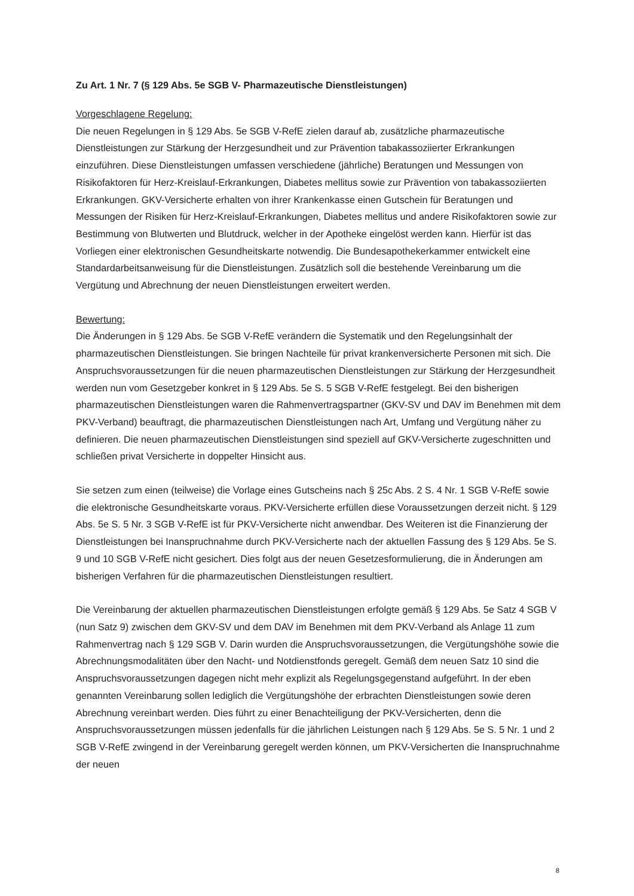Zu Art. 1 Nr. 7 (§ 129 Abs. 5e SGB V- Pharmazeutische Dienstleistungen)
Vorgeschlagene Regelung:
Die neuen Regelungen in § 129 Abs. 5e SGB V-RefE zielen darauf ab, zusätzliche pharmazeutische Dienstleistungen zur Stärkung der Herzgesundheit und zur Prävention tabakassoziierter Erkrankungen einzuführen. Diese Dienstleistungen umfassen verschiedene (jährliche) Beratungen und Messungen von Risikofaktoren für Herz-Kreislauf-Erkrankungen, Diabetes mellitus sowie zur Prävention von tabakassoziierten Erkrankungen. GKV-Versicherte erhalten von ihrer Krankenkasse einen Gutschein für Beratungen und Messungen der Risiken für Herz-Kreislauf-Erkrankungen, Diabetes mellitus und andere Risikofaktoren sowie zur Bestimmung von Blutwerten und Blutdruck, welcher in der Apotheke eingelöst werden kann. Hierfür ist das Vorliegen einer elektronischen Gesundheitskarte notwendig. Die Bundesapothekerkammer entwickelt eine Standardarbeitsanweisung für die Dienstleistungen. Zusätzlich soll die bestehende Vereinbarung um die Vergütung und Abrechnung der neuen Dienstleistungen erweitert werden.
Bewertung:
Die Änderungen in § 129 Abs. 5e SGB V-RefE verändern die Systematik und den Regelungsinhalt der pharmazeutischen Dienstleistungen. Sie bringen Nachteile für privat krankenversicherte Personen mit sich. Die Anspruchsvoraussetzungen für die neuen pharmazeutischen Dienstleistungen zur Stärkung der Herzgesundheit werden nun vom Gesetzgeber konkret in § 129 Abs. 5e S. 5 SGB V-RefE festgelegt. Bei den bisherigen pharmazeutischen Dienstleistungen waren die Rahmenvertragspartner (GKV-SV und DAV im Benehmen mit dem PKV-Verband) beauftragt, die pharmazeutischen Dienstleistungen nach Art, Umfang und Vergütung näher zu definieren. Die neuen pharmazeutischen Dienstleistungen sind speziell auf GKV-Versicherte zugeschnitten und schließen privat Versicherte in doppelter Hinsicht aus.
Sie setzen zum einen (teilweise) die Vorlage eines Gutscheins nach § 25c Abs. 2 S. 4 Nr. 1 SGB V-RefE sowie die elektronische Gesundheitskarte voraus. PKV-Versicherte erfüllen diese Voraussetzungen derzeit nicht. § 129 Abs. 5e S. 5 Nr. 3 SGB V-RefE ist für PKV-Versicherte nicht anwendbar. Des Weiteren ist die Finanzierung der Dienstleistungen bei Inanspruchnahme durch PKV-Versicherte nach der aktuellen Fassung des § 129 Abs. 5e S. 9 und 10 SGB V-RefE nicht gesichert. Dies folgt aus der neuen Gesetzesformulierung, die in Änderungen am bisherigen Verfahren für die pharmazeutischen Dienstleistungen resultiert.
Die Vereinbarung der aktuellen pharmazeutischen Dienstleistungen erfolgte gemäß § 129 Abs. 5e Satz 4 SGB V (nun Satz 9) zwischen dem GKV-SV und dem DAV im Benehmen mit dem PKV-Verband als Anlage 11 zum Rahmenvertrag nach § 129 SGB V. Darin wurden die Anspruchsvoraussetzungen, die Vergütungshöhe sowie die Abrechnungsmodalitäten über den Nacht- und Notdienstfonds geregelt. Gemäß dem neuen Satz 10 sind die Anspruchsvoraussetzungen dagegen nicht mehr explizit als Regelungsgegenstand aufgeführt. In der eben genannten Vereinbarung sollen lediglich die Vergütungshöhe der erbrachten Dienstleistungen sowie deren Abrechnung vereinbart werden. Dies führt zu einer Benachteiligung der PKV-Versicherten, denn die Anspruchsvoraussetzungen müssen jedenfalls für die jährlichen Leistungen nach § 129 Abs. 5e S. 5 Nr. 1 und 2 SGB V-RefE zwingend in der Vereinbarung geregelt werden können, um PKV-Versicherten die Inanspruchnahme der neuen
8